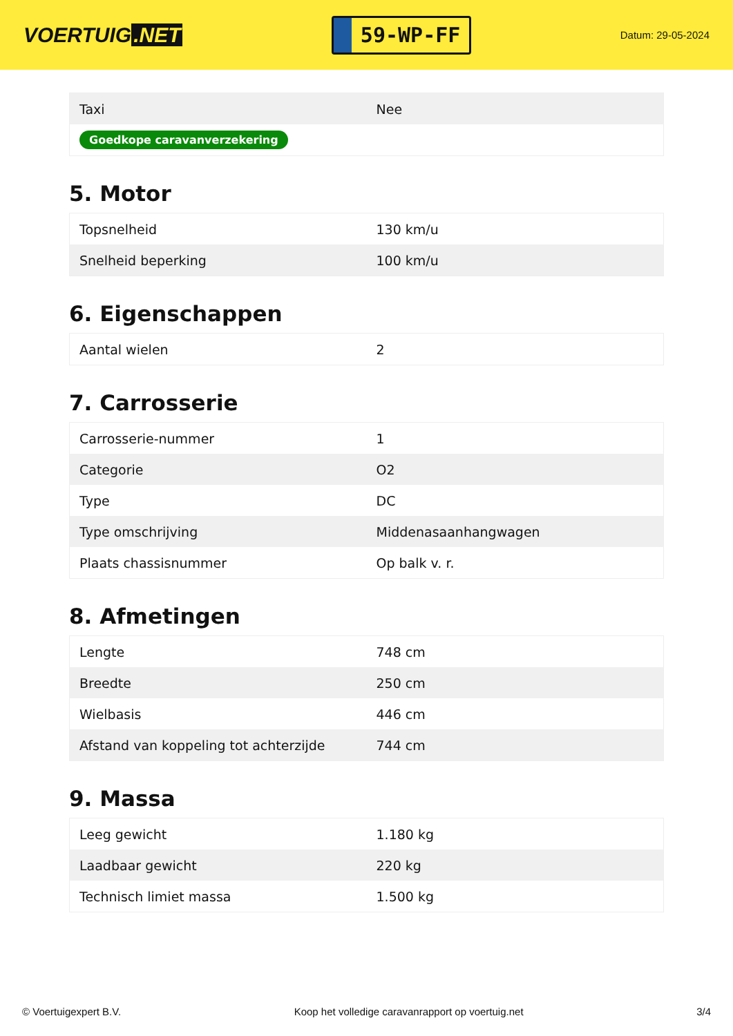VOERTUIG.NET
59-WP-FF
Datum: 29-05-2024
| Taxi | Nee |
| Goedkope caravanverzekering | |
5. Motor
| Topsnelheid | 130 km/u |
| Snelheid beperking | 100 km/u |
6. Eigenschappen
| Aantal wielen | 2 |
7. Carrosserie
| Carrosserie-nummer | 1 |
| Categorie | O2 |
| Type | DC |
| Type omschrijving | Middenasaanhangwagen |
| Plaats chassisnummer | Op balk v. r. |
8. Afmetingen
| Lengte | 748 cm |
| Breedte | 250 cm |
| Wielbasis | 446 cm |
| Afstand van koppeling tot achterzijde | 744 cm |
9. Massa
| Leeg gewicht | 1.180 kg |
| Laadbaar gewicht | 220 kg |
| Technisch limiet massa | 1.500 kg |
© Voertuigexpert B.V. Koop het volledige caravanrapport op voertuig.net 3/4